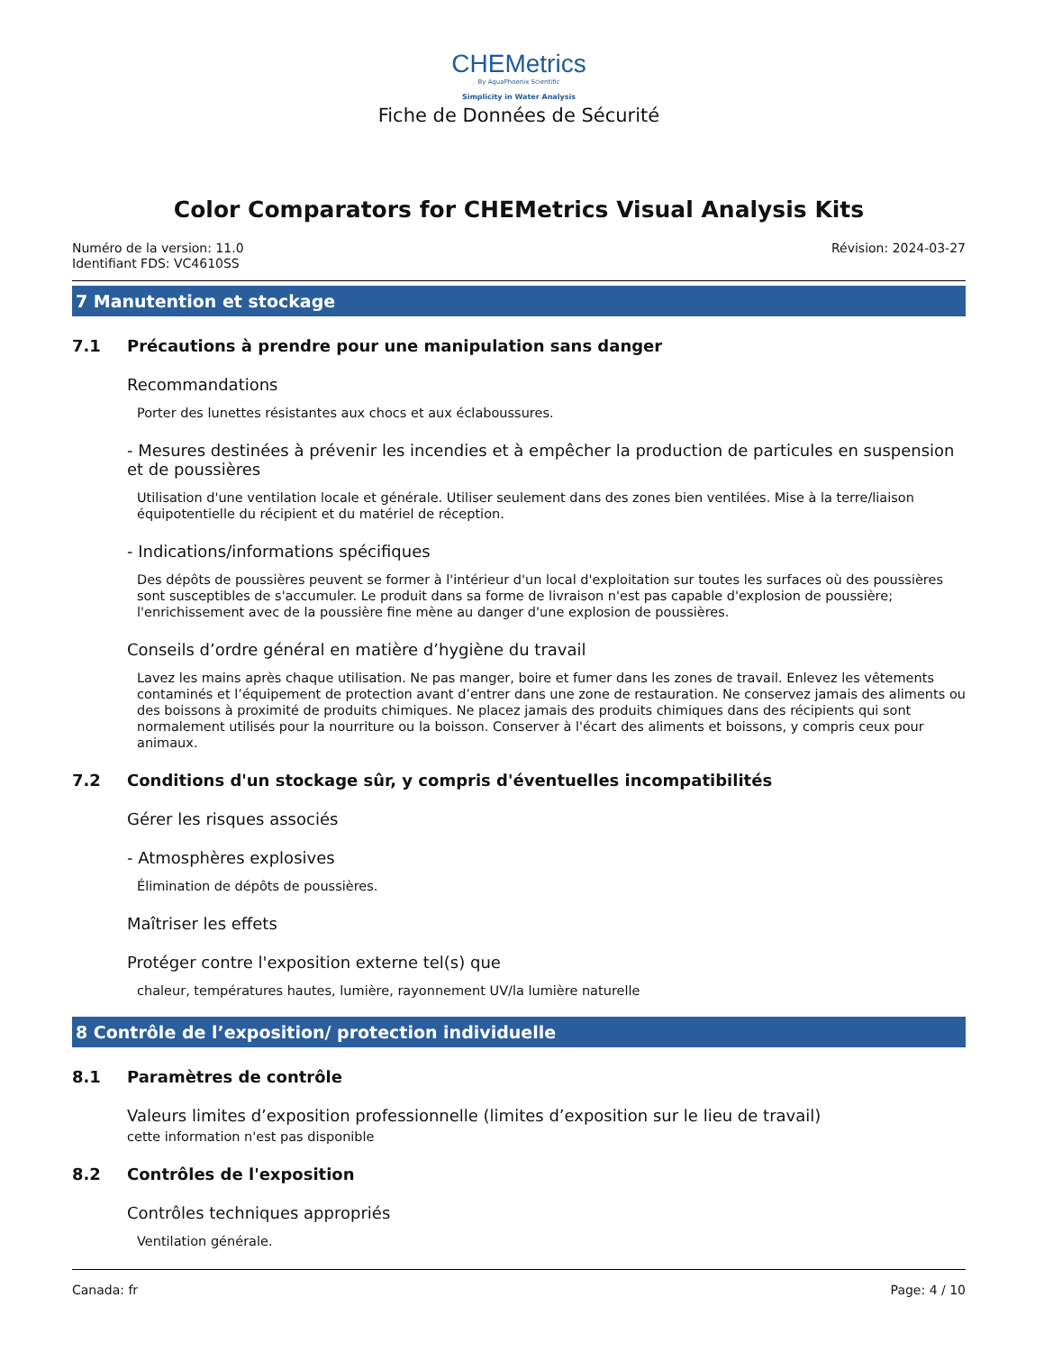CHEMetrics
By AquaPhoenix Scientific
Simplicity in Water Analysis
Fiche de Données de Sécurité
Color Comparators for CHEMetrics Visual Analysis Kits
Numéro de la version: 11.0
Identifiant FDS: VC4610SS
Révision: 2024-03-27
7 Manutention et stockage
7.1 Précautions à prendre pour une manipulation sans danger
Recommandations
Porter des lunettes résistantes aux chocs et aux éclaboussures.
- Mesures destinées à prévenir les incendies et à empêcher la production de particules en suspension et de poussières
Utilisation d'une ventilation locale et générale. Utiliser seulement dans des zones bien ventilées. Mise à la terre/liaison équipotentielle du récipient et du matériel de réception.
- Indications/informations spécifiques
Des dépôts de poussières peuvent se former à l'intérieur d'un local d'exploitation sur toutes les surfaces où des poussières sont susceptibles de s'accumuler. Le produit dans sa forme de livraison n'est pas capable d'explosion de poussière; l'enrichissement avec de la poussière fine mène au danger d'une explosion de poussières.
Conseils d’ordre général en matière d’hygiène du travail
Lavez les mains après chaque utilisation. Ne pas manger, boire et fumer dans les zones de travail. Enlevez les vêtements contaminés et l’équipement de protection avant d’entrer dans une zone de restauration. Ne conservez jamais des aliments ou des boissons à proximité de produits chimiques. Ne placez jamais des produits chimiques dans des récipients qui sont normalement utilisés pour la nourriture ou la boisson. Conserver à l'écart des aliments et boissons, y compris ceux pour animaux.
7.2 Conditions d'un stockage sûr, y compris d'éventuelles incompatibilités
Gérer les risques associés
- Atmosphères explosives
Élimination de dépôts de poussières.
Maîtriser les effets
Protéger contre l'exposition externe tel(s) que
chaleur, températures hautes, lumière, rayonnement UV/la lumière naturelle
8 Contrôle de l’exposition/ protection individuelle
8.1 Paramètres de contrôle
Valeurs limites d’exposition professionnelle (limites d’exposition sur le lieu de travail)
cette information n'est pas disponible
8.2 Contrôles de l'exposition
Contrôles techniques appropriés
Ventilation générale.
Canada: fr Page: 4 / 10